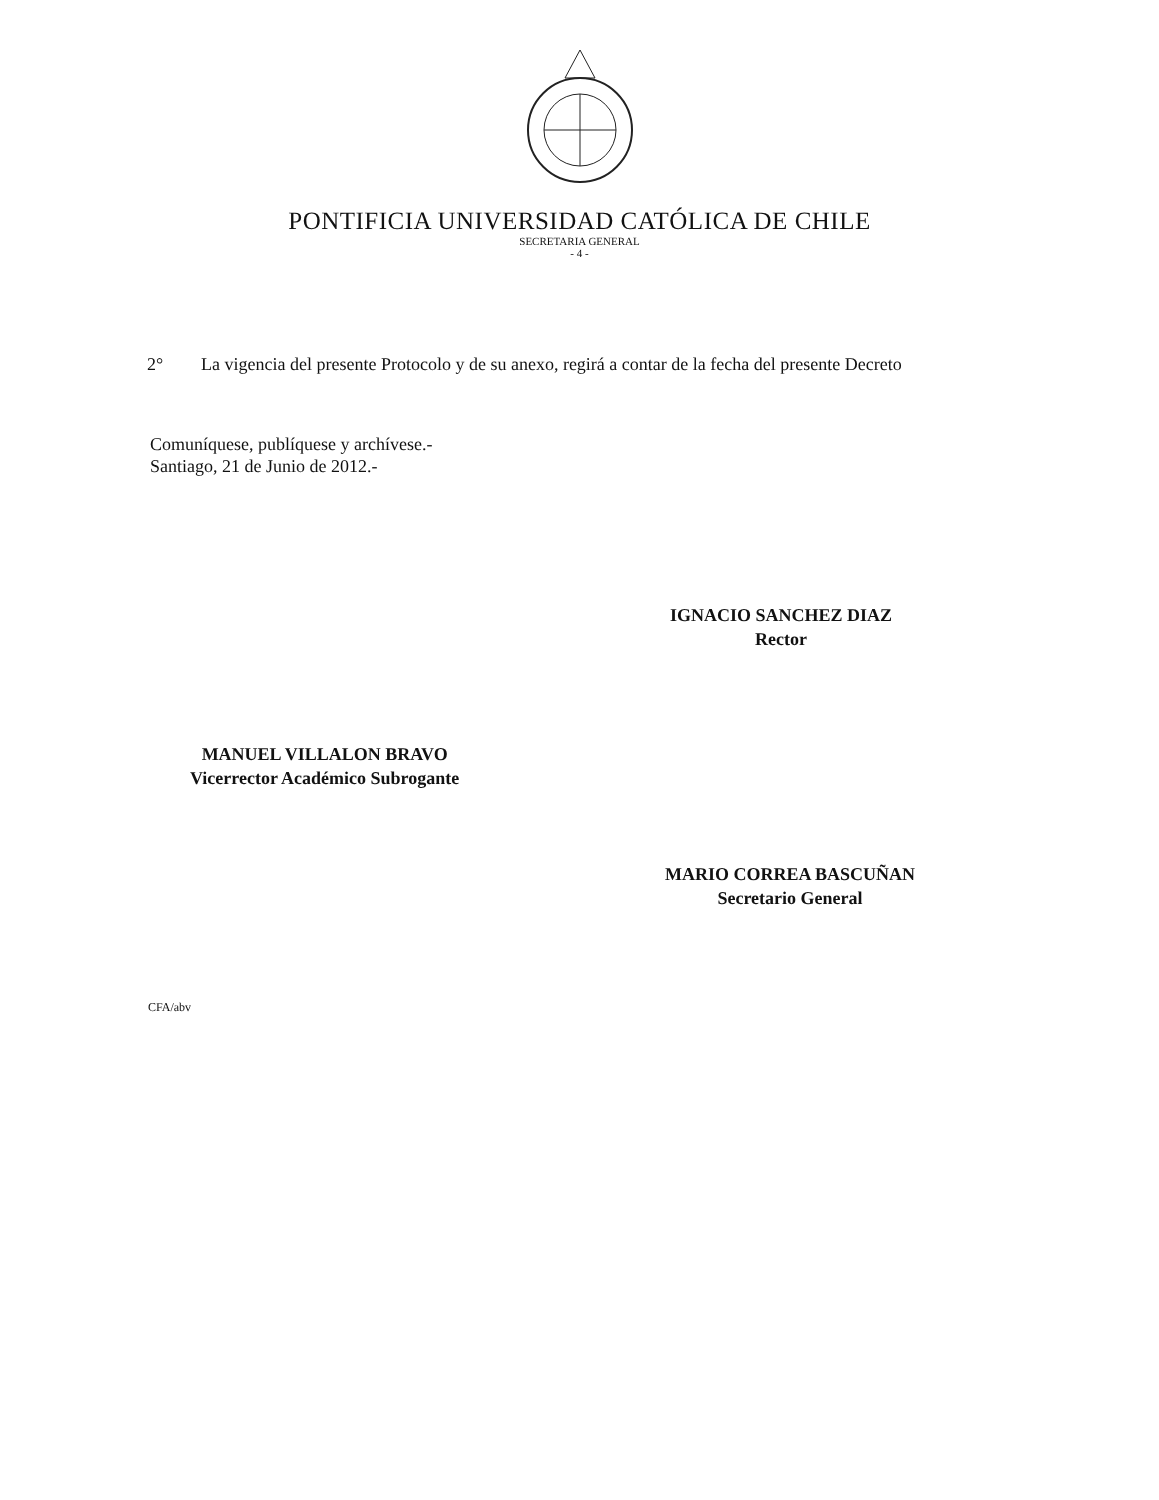PONTIFICIA UNIVERSIDAD CATÓLICA DE CHILE
SECRETARIA GENERAL
- 4 -
2° La vigencia del presente Protocolo y de su anexo, regirá a contar de la fecha del presente Decreto
Comuníquese, publíquese y archívese.-
Santiago, 21 de Junio de 2012.-
IGNACIO SANCHEZ DIAZ
Rector
MANUEL VILLALON BRAVO
Vicerrector Académico Subrogante
MARIO CORREA BASCUÑAN
Secretario General
CFA/abv